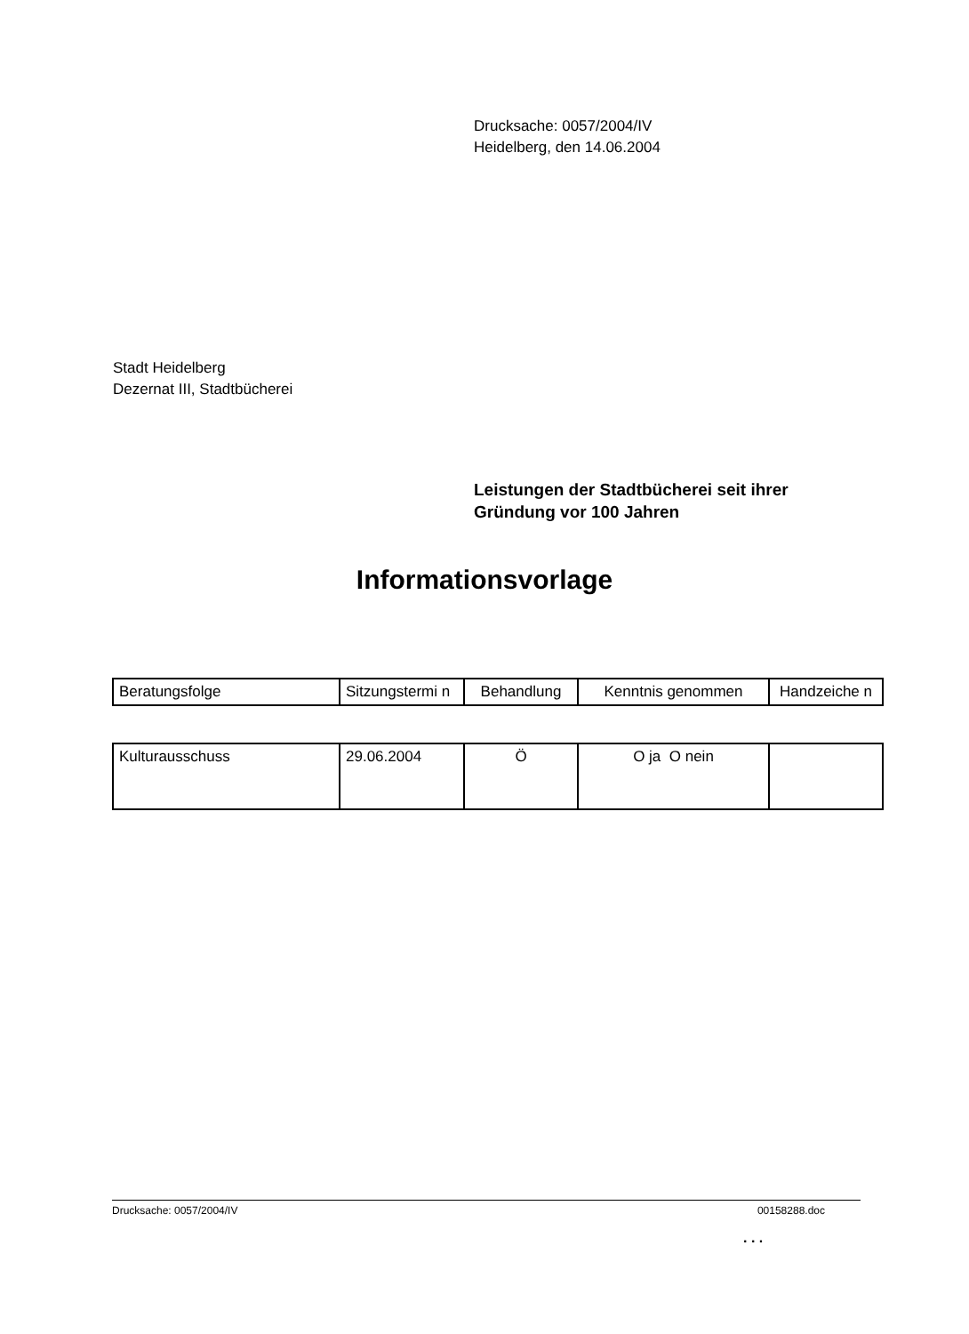Drucksache: 0057/2004/IV
Heidelberg, den 14.06.2004
Stadt Heidelberg
Dezernat III, Stadtbücherei
Leistungen der Stadtbücherei seit ihrer
Gründung vor 100 Jahren
Informationsvorlage
| Beratungsfolge | Sitzungstermi n | Behandlung | Kenntnis genommen | Handzeiche n |
| Kulturausschuss | 29.06.2004 | Ö | O ja O nein | |
Drucksache: 0057/2004/IV 00158288.doc
. . .